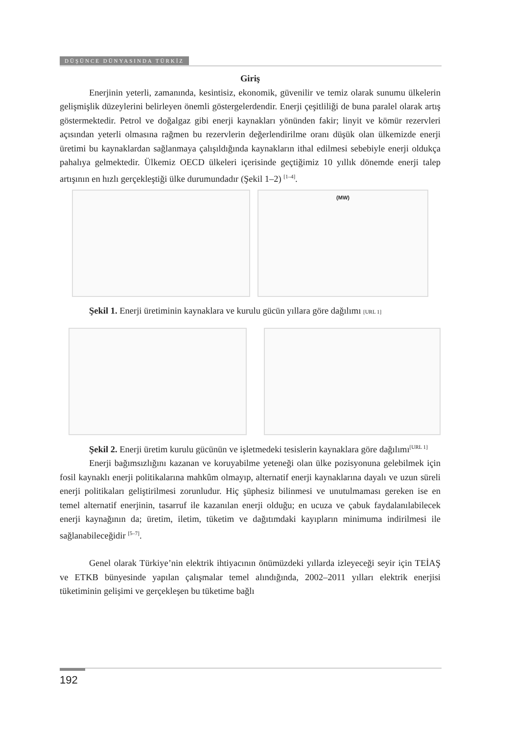DÜŞÜNCE DÜNYASINDA TÜRKİZ
Giriş
Enerjinin yeterli, zamanında, kesintisiz, ekonomik, güvenilir ve temiz olarak sunumu ülkelerin gelişmişlik düzeylerini belirleyen önemli göstergelerdendir. Enerji çeşitliliği de buna paralel olarak artış göstermektedir. Petrol ve doğalgaz gibi enerji kaynakları yönünden fakir; linyit ve kömür rezervleri açısından yeterli olmasına rağmen bu rezervlerin değerlendirilme oranı düşük olan ülkemizde enerji üretimi bu kaynaklardan sağlanmaya çalışıldığında kaynakların ithal edilmesi sebebiyle enerji oldukça pahalıya gelmektedir. Ülkemiz OECD ülkeleri içerisinde geçtiğimiz 10 yıllık dönemde enerji talep artışının en hızlı gerçekleştiği ülke durumundadır (Şekil 1–2) <sup>[1–4]</sup>.
(MW)
Şekil 1. Enerji üretiminin kaynaklara ve kurulu gücün yıllara göre dağılımı [URL 1]
Şekil 2. Enerji üretim kurulu gücünün ve işletmedeki tesislerin kaynaklara göre dağılımı<sup>[URL 1]</sup>
Enerji bağımsızlığını kazanan ve koruyabilme yeteneği olan ülke pozisyonuna gelebilmek için fosil kaynaklı enerji politikalarına mahkûm olmayıp, alternatif enerji kaynaklarına dayalı ve uzun süreli enerji politikaları geliştirilmesi zorunludur. Hiç şüphesiz bilinmesi ve unutulmaması gereken ise en temel alternatif enerjinin, tasarruf ile kazanılan enerji olduğu; en ucuza ve çabuk faydalanılabilecek enerji kaynağının da; üretim, iletim, tüketim ve dağıtımdaki kayıpların minimuma indirilmesi ile sağlanabileceğidir <sup>[5–7]</sup>.
Genel olarak Türkiye’nin elektrik ihtiyacının önümüzdeki yıllarda izleyeceği seyir için TEİAŞ ve ETKB bünyesinde yapılan çalışmalar temel alındığında, 2002–2011 yılları elektrik enerjisi tüketiminin gelişimi ve gerçekleşen bu tüketime bağlı
192